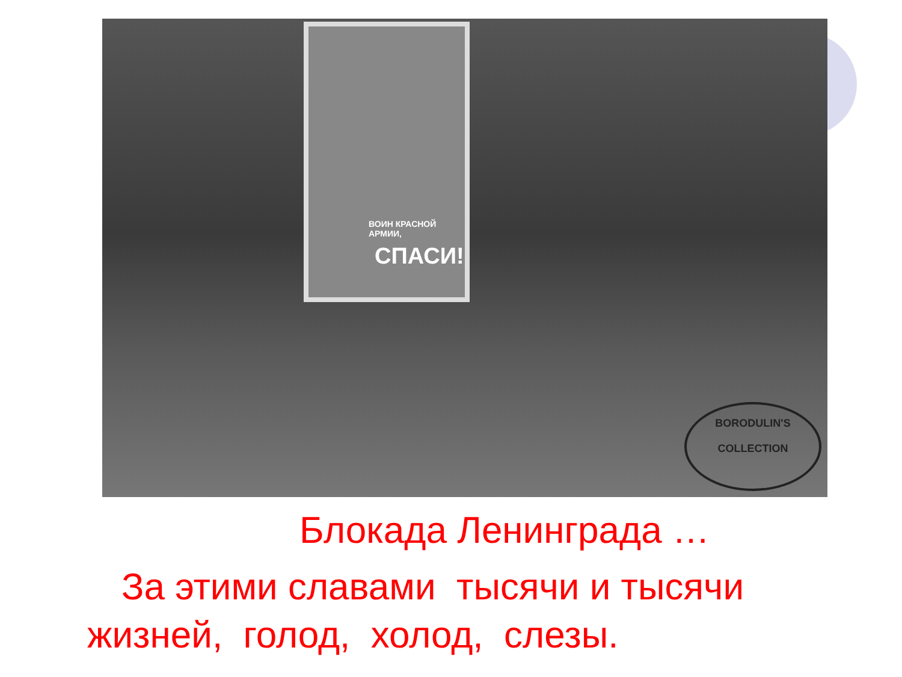ВОИН КРАСНОЙ АРМИИ,
СПАСИ!
BORODULIN'S
COLLECTION
Блокада Ленинграда …
За этими славами тысячи и тысячи жизней, голод, холод, слезы.